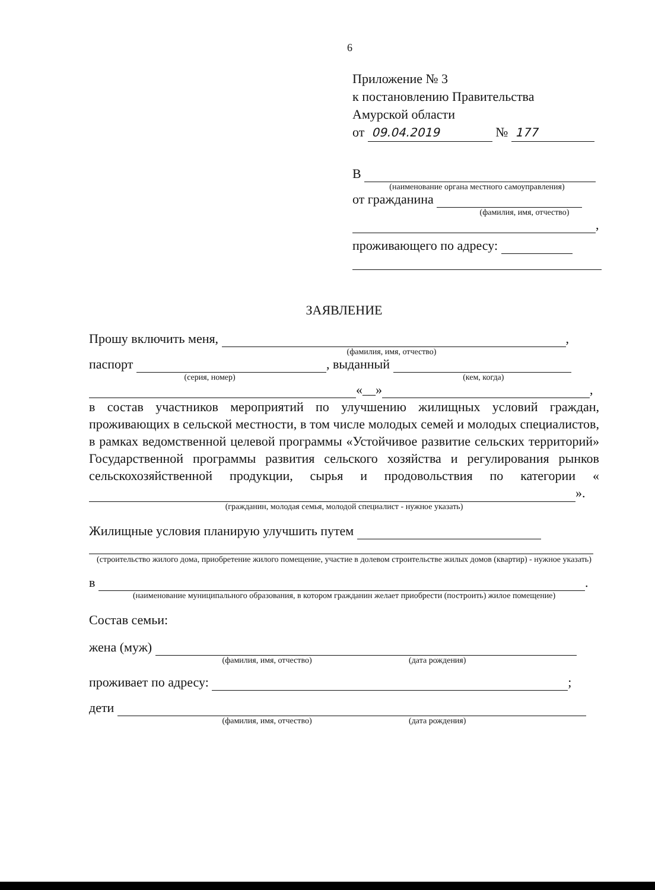6
Приложение № 3
к постановлению Правительства
Амурской области
от 09.04.2019 № 177
В
(наименование органа местного самоуправления)
от гражданина
(фамилия, имя, отчество)
,
проживающего по адресу:
ЗАЯВЛЕНИЕ
Прошу включить меня, ,
(фамилия, имя, отчество)
паспорт , выданный
(серия, номер) (кем, когда)
«__» ,
в состав участников мероприятий по улучшению жилищных условий граждан, проживающих в сельской местности, в том числе молодых семей и молодых специалистов, в рамках ведомственной целевой программы «Устойчивое развитие сельских территорий» Государственной программы развития сельского хозяйства и регулирования рынков сельскохозяйственной продукции, сырья и продовольствия по категории « ».
(гражданин, молодая семья, молодой специалист - нужное указать)
Жилищные условия планирую улучшить путем
(строительство жилого дома, приобретение жилого помещение, участие в долевом строительстве жилых домов (квартир) - нужное указать)
в .
(наименование муниципального образования, в котором гражданин желает приобрести (построить) жилое помещение)
Состав семьи:
жена (муж)
(фамилия, имя, отчество) (дата рождения)
проживает по адресу: ;
дети
(фамилия, имя, отчество) (дата рождения)